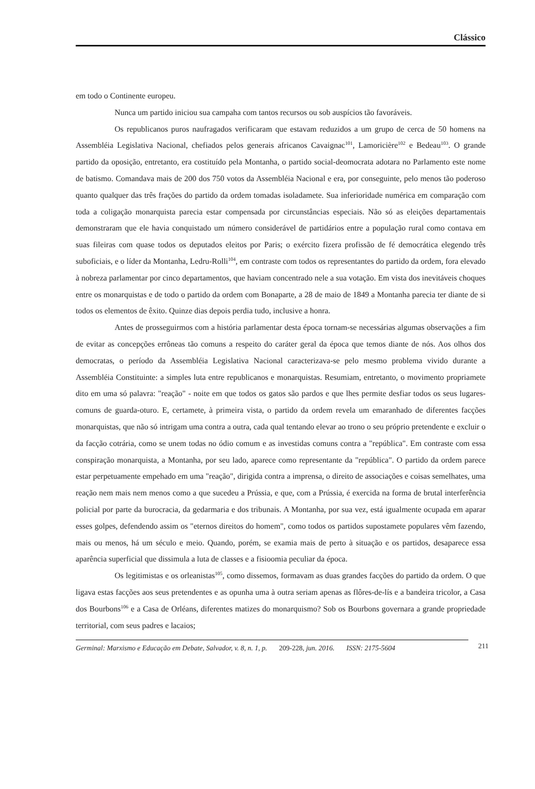Clássico
em todo o Continente europeu.
Nunca um partido iniciou sua campaha com tantos recursos ou sob auspícios tão favoráveis.
Os republicanos puros naufragados verificaram que estavam reduzidos a um grupo de cerca de 50 homens na Assembléia Legislativa Nacional, chefiados pelos generais africanos Cavaignac<sup>101</sup>, Lamoricière<sup>102</sup> e Bedeau<sup>103</sup>. O grande partido da oposição, entretanto, era costituído pela Montanha, o partido social-deomocrata adotara no Parlamento este nome de batismo. Comandava mais de 200 dos 750 votos da Assembléia Nacional e era, por conseguinte, pelo menos tão poderoso quanto qualquer das três frações do partido da ordem tomadas isoladamete. Sua inferioridade numérica em comparação com toda a coligação monarquista parecia estar compensada por circunstâncias especiais. Não só as eleições departamentais demonstraram que ele havia conquistado um número considerável de partidários entre a população rural como contava em suas fileiras com quase todos os deputados eleitos por Paris; o exército fizera profissão de fé democrática elegendo três suboficiais, e o líder da Montanha, Ledru-Rolli<sup>104</sup>, em contraste com todos os representantes do partido da ordem, fora elevado à nobreza parlamentar por cinco departamentos, que haviam concentrado nele a sua votação. Em vista dos inevitáveis choques entre os monarquistas e de todo o partido da ordem com Bonaparte, a 28 de maio de 1849 a Montanha parecia ter diante de si todos os elementos de êxito. Quinze dias depois perdia tudo, inclusive a honra.
Antes de prosseguirmos com a história parlamentar desta época tornam-se necessárias algumas observações a fim de evitar as concepções errôneas tão comuns a respeito do caráter geral da época que temos diante de nós. Aos olhos dos democratas, o período da Assembléia Legislativa Nacional caracterizava-se pelo mesmo problema vivido durante a Assembléia Constituinte: a simples luta entre republicanos e monarquistas. Resumiam, entretanto, o movimento propriamete dito em uma só palavra: "reação" - noite em que todos os gatos são pardos e que lhes permite desfiar todos os seus lugares-comuns de guarda-oturo. E, certamete, à primeira vista, o partido da ordem revela um emaranhado de diferentes facções monarquistas, que não só intrigam uma contra a outra, cada qual tentando elevar ao trono o seu próprio pretendente e excluir o da facção cotrária, como se unem todas no ódio comum e as investidas comuns contra a "república". Em contraste com essa conspiração monarquista, a Montanha, por seu lado, aparece como representante da "república". O partido da ordem parece estar perpetuamente empehado em uma "reação", dirigida contra a imprensa, o direito de associações e coisas semelhates, uma reação nem mais nem menos como a que sucedeu a Prússia, e que, com a Prússia, é exercida na forma de brutal interferência policial por parte da burocracia, da gedarmaria e dos tribunais. A Montanha, por sua vez, está igualmente ocupada em aparar esses golpes, defendendo assim os "eternos direitos do homem", como todos os partidos supostamete populares vêm fazendo, mais ou menos, há um século e meio. Quando, porém, se examia mais de perto à situação e os partidos, desaparece essa aparência superficial que dissimula a luta de classes e a fisioomia peculiar da época.
Os legitimistas e os orleanistas<sup>105</sup>, como dissemos, formavam as duas grandes facções do partido da ordem. O que ligava estas facções aos seus pretendentes e as opunha uma à outra seriam apenas as flôres-de-lís e a bandeira tricolor, a Casa dos Bourbons<sup>106</sup> e a Casa de Orléans, diferentes matizes do monarquismo? Sob os Bourbons governara a grande propriedade territorial, com seus padres e lacaios;
Germinal: Marxismo e Educação em Debate, Salvador, v. 8, n. 1, p. 209-228, jun. 2016. ISSN: 2175-5604 211